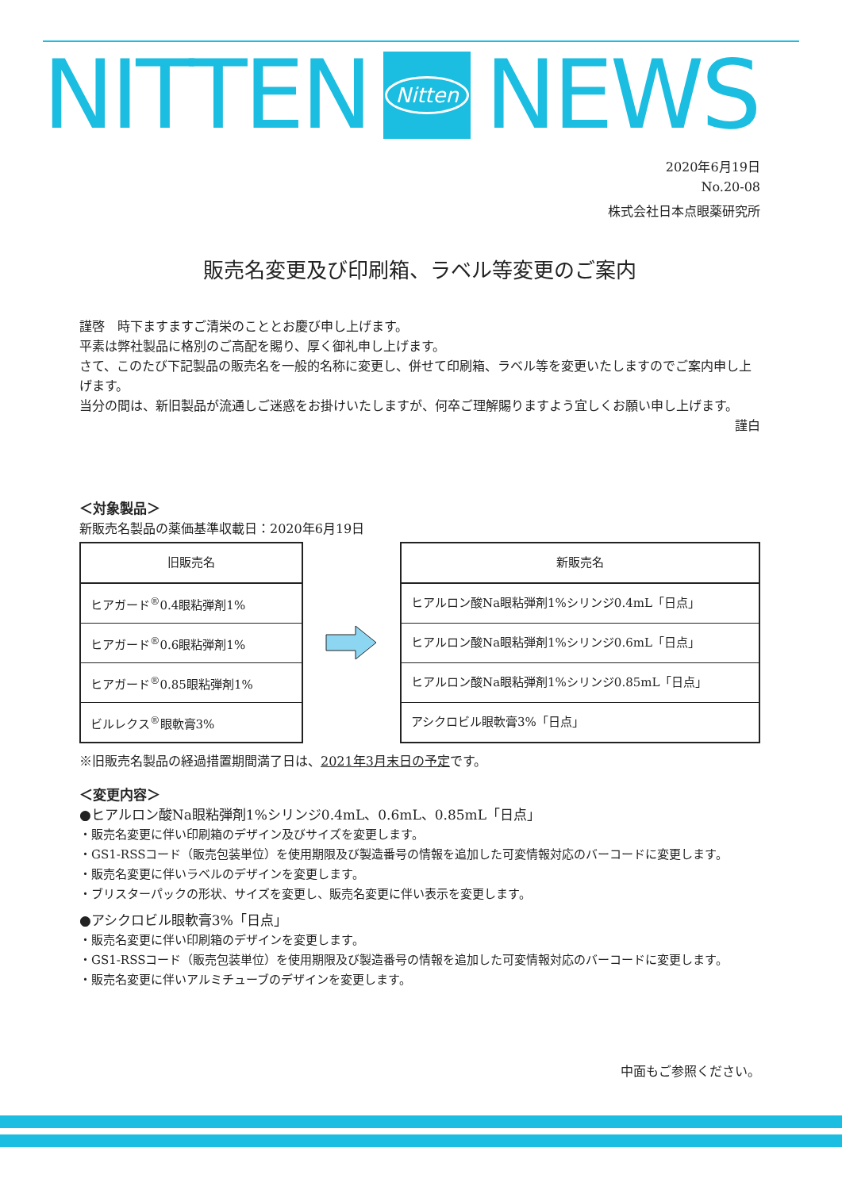NITTEN
Nitten
NEWS
2020年6月19日
No.20-08
株式会社日本点眼薬研究所
販売名変更及び印刷箱、ラベル等変更のご案内
謹啓　時下ますますご清栄のこととお慶び申し上げます。
平素は弊社製品に格別のご高配を賜り、厚く御礼申し上げます。
さて、このたび下記製品の販売名を一般的名称に変更し、併せて印刷箱、ラベル等を変更いたしますのでご案内申し上げます。
当分の間は、新旧製品が流通しご迷惑をお掛けいたしますが、何卒ご理解賜りますよう宜しくお願い申し上げます。
謹白
＜対象製品＞
新販売名製品の薬価基準収載日：2020年6月19日
| 旧販売名 |
| --- |
| ヒアガード<sup>®</sup>0.4眼粘弾剤1% |
| ヒアガード<sup>®</sup>0.6眼粘弾剤1% |
| ヒアガード<sup>®</sup>0.85眼粘弾剤1% |
| ビルレクス<sup>®</sup>眼軟膏3% |
| 新販売名 |
| --- |
| ヒアルロン酸Na眼粘弾剤1%シリンジ0.4mL「日点」 |
| ヒアルロン酸Na眼粘弾剤1%シリンジ0.6mL「日点」 |
| ヒアルロン酸Na眼粘弾剤1%シリンジ0.85mL「日点」 |
| アシクロビル眼軟膏3%「日点」 |
※旧販売名製品の経過措置期間満了日は、2021年3月末日の予定です。
＜変更内容＞
●ヒアルロン酸Na眼粘弾剤1%シリンジ0.4mL、0.6mL、0.85mL「日点」
・販売名変更に伴い印刷箱のデザイン及びサイズを変更します。
・GS1-RSSコード（販売包装単位）を使用期限及び製造番号の情報を追加した可変情報対応のバーコードに変更します。
・販売名変更に伴いラベルのデザインを変更します。
・ブリスターパックの形状、サイズを変更し、販売名変更に伴い表示を変更します。
●アシクロビル眼軟膏3%「日点」
・販売名変更に伴い印刷箱のデザインを変更します。
・GS1-RSSコード（販売包装単位）を使用期限及び製造番号の情報を追加した可変情報対応のバーコードに変更します。
・販売名変更に伴いアルミチューブのデザインを変更します。
中面もご参照ください。